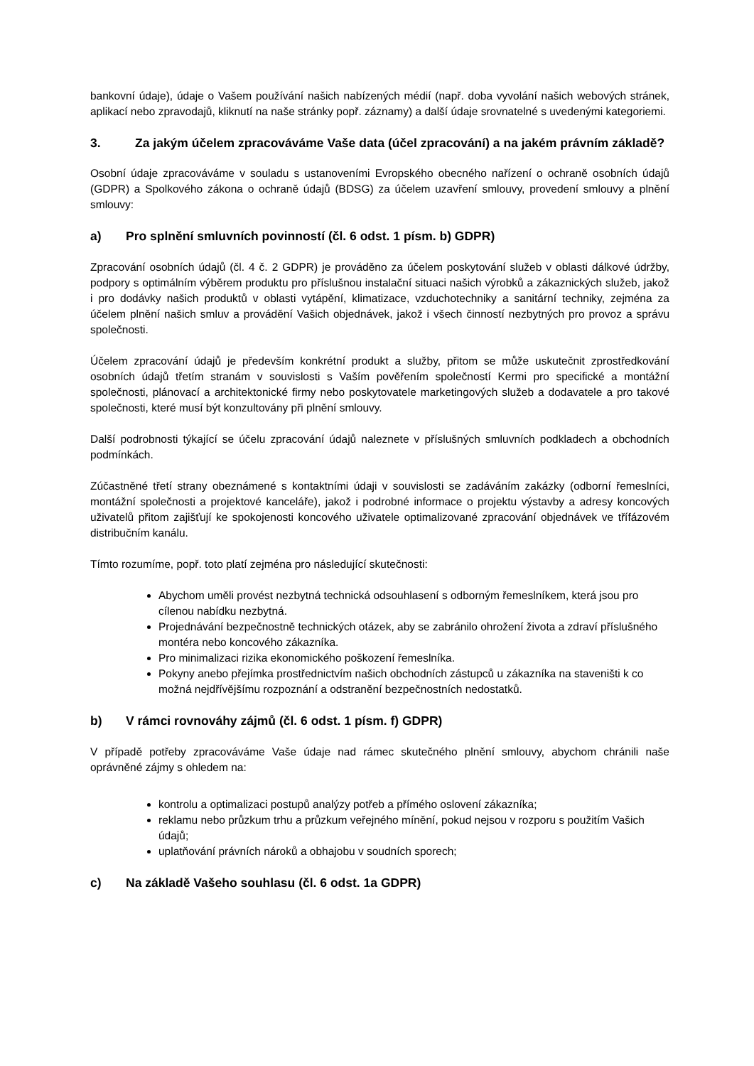bankovní údaje), údaje o Vašem používání našich nabízených médií (např. doba vyvolání našich webových stránek, aplikací nebo zpravodajů, kliknutí na naše stránky popř. záznamy) a další údaje srovnatelné s uvedenými kategoriemi.
3. Za jakým účelem zpracováváme Vaše data (účel zpracování) a na jakém právním základě?
Osobní údaje zpracováváme v souladu s ustanoveními Evropského obecného nařízení o ochraně osobních údajů (GDPR) a Spolkového zákona o ochraně údajů (BDSG) za účelem uzavření smlouvy, provedení smlouvy a plnění smlouvy:
a) Pro splnění smluvních povinností (čl. 6 odst. 1 písm. b) GDPR)
Zpracování osobních údajů (čl. 4 č. 2 GDPR) je prováděno za účelem poskytování služeb v oblasti dálkové údržby, podpory s optimálním výběrem produktu pro příslušnou instalační situaci našich výrobků a zákaznických služeb, jakož i pro dodávky našich produktů v oblasti vytápění, klimatizace, vzduchotechniky a sanitární techniky, zejména za účelem plnění našich smluv a provádění Vašich objednávek, jakož i všech činností nezbytných pro provoz a správu společnosti.
Účelem zpracování údajů je především konkrétní produkt a služby, přitom se může uskutečnit zprostředkování osobních údajů třetím stranám v souvislosti s Vaším pověřením společností Kermi pro specifické a montážní společnosti, plánovací a architektonické firmy nebo poskytovatele marketingových služeb a dodavatele a pro takové společnosti, které musí být konzultovány při plnění smlouvy.
Další podrobnosti týkající se účelu zpracování údajů naleznete v příslušných smluvních podkladech a obchodních podmínkách.
Zúčastněné třetí strany obeznámené s kontaktními údaji v souvislosti se zadáváním zakázky (odborní řemeslníci, montážní společnosti a projektové kanceláře), jakož i podrobné informace o projektu výstavby a adresy koncových uživatelů přitom zajišťují ke spokojenosti koncového uživatele optimalizované zpracování objednávek ve třífázovém distribučním kanálu.
Tímto rozumíme, popř. toto platí zejména pro následující skutečnosti:
Abychom uměli provést nezbytná technická odsouhlasení s odborným řemeslníkem, která jsou pro cílenou nabídku nezbytná.
Projednávání bezpečnostně technických otázek, aby se zabránilo ohrožení života a zdraví příslušného montéra nebo koncového zákazníka.
Pro minimalizaci rizika ekonomického poškození řemeslníka.
Pokyny anebo přejímka prostřednictvím našich obchodních zástupců u zákazníka na staveništi k co možná nejdřívějšímu rozpoznání a odstranění bezpečnostních nedostatků.
b) V rámci rovnováhy zájmů (čl. 6 odst. 1 písm. f) GDPR)
V případě potřeby zpracováváme Vaše údaje nad rámec skutečného plnění smlouvy, abychom chránili naše oprávněné zájmy s ohledem na:
kontrolu a optimalizaci postupů analýzy potřeb a přímého oslovení zákazníka;
reklamu nebo průzkum trhu a průzkum veřejného mínění, pokud nejsou v rozporu s použitím Vašich údajů;
uplatňování právních nároků a obhajobu v soudních sporech;
c) Na základě Vašeho souhlasu (čl. 6 odst. 1a GDPR)